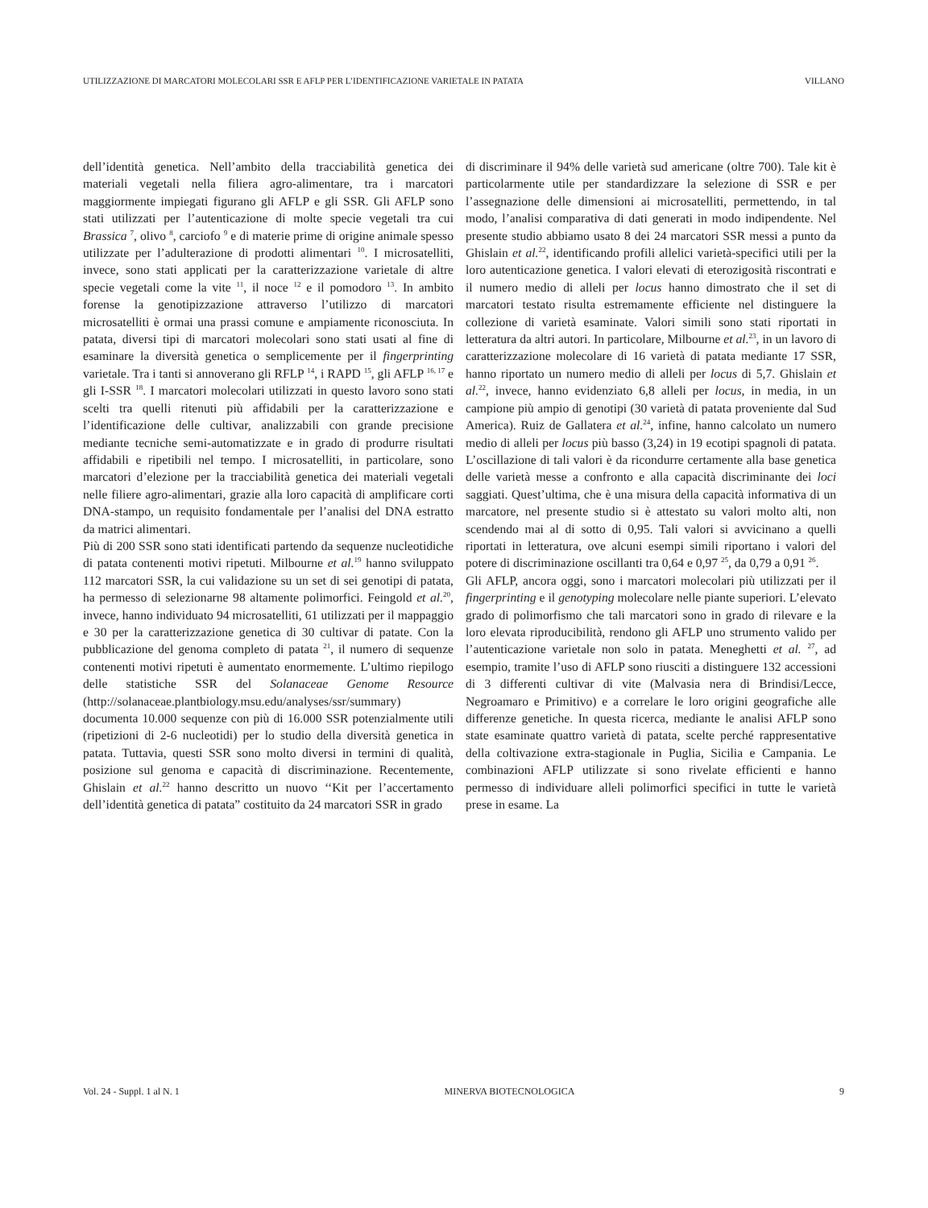UTILIZZAZIONE DI MARCATORI MOLECOLARI SSR E AFLP PER L’IDENTIFICAZIONE VARIETALE IN PATATA VILLANO
dell’identità genetica. Nell’ambito della tracciabilità genetica dei materiali vegetali nella filiera agro-alimentare, tra i marcatori maggiormente impiegati figurano gli AFLP e gli SSR. Gli AFLP sono stati utilizzati per l’autenticazione di molte specie vegetali tra cui Brassica <sup>7</sup>, olivo <sup>8</sup>, carciofo <sup>9</sup> e di materie prime di origine animale spesso utilizzate per l’adulterazione di prodotti alimentari <sup>10</sup>. I microsatelliti, invece, sono stati applicati per la caratterizzazione varietale di altre specie vegetali come la vite <sup>11</sup>, il noce <sup>12</sup> e il pomodoro <sup>13</sup>. In ambito forense la genotipizzazione attraverso l’utilizzo di marcatori microsatelliti è ormai una prassi comune e ampiamente riconosciuta. In patata, diversi tipi di marcatori molecolari sono stati usati al fine di esaminare la diversità genetica o semplicemente per il fingerprinting varietale. Tra i tanti si annoverano gli RFLP <sup>14</sup>, i RAPD <sup>15</sup>, gli AFLP <sup>16, 17</sup> e gli I-SSR <sup>18</sup>. I marcatori molecolari utilizzati in questo lavoro sono stati scelti tra quelli ritenuti più affidabili per la caratterizzazione e l’identificazione delle cultivar, analizzabili con grande precisione mediante tecniche semi-automatizzate e in grado di produrre risultati affidabili e ripetibili nel tempo. I microsatelliti, in particolare, sono marcatori d’elezione per la tracciabilità genetica dei materiali vegetali nelle filiere agro-alimentari, grazie alla loro capacità di amplificare corti DNA-stampo, un requisito fondamentale per l’analisi del DNA estratto da matrici alimentari.
Più di 200 SSR sono stati identificati partendo da sequenze nucleotidiche di patata contenenti motivi ripetuti. Milbourne et al.<sup>19</sup> hanno sviluppato 112 marcatori SSR, la cui validazione su un set di sei genotipi di patata, ha permesso di selezionarne 98 altamente polimorfici. Feingold et al.<sup>20</sup>, invece, hanno individuato 94 microsatelliti, 61 utilizzati per il mappaggio e 30 per la caratterizzazione genetica di 30 cultivar di patate. Con la pubblicazione del genoma completo di patata <sup>21</sup>, il numero di sequenze contenenti motivi ripetuti è aumentato enormemente. L’ultimo riepilogo delle statistiche SSR del Solanaceae Genome Resource (http://solanaceae.plantbiology.msu.edu/analyses/ssr/summary) documenta 10.000 sequenze con più di 16.000 SSR potenzialmente utili (ripetizioni di 2-6 nucleotidi) per lo studio della diversità genetica in patata. Tuttavia, questi SSR sono molto diversi in termini di qualità, posizione sul genoma e capacità di discriminazione. Recentemente, Ghislain et al.<sup>22</sup> hanno descritto un nuovo ‘‘Kit per l’accertamento dell’identità genetica di patata” costituito da 24 marcatori SSR in grado
di discriminare il 94% delle varietà sud americane (oltre 700). Tale kit è particolarmente utile per standardizzare la selezione di SSR e per l’assegnazione delle dimensioni ai microsatelliti, permettendo, in tal modo, l’analisi comparativa di dati generati in modo indipendente. Nel presente studio abbiamo usato 8 dei 24 marcatori SSR messi a punto da Ghislain et al.<sup>22</sup>, identificando profili allelici varietà-specifici utili per la loro autenticazione genetica. I valori elevati di eterozigosità riscontrati e il numero medio di alleli per locus hanno dimostrato che il set di marcatori testato risulta estremamente efficiente nel distinguere la collezione di varietà esaminate. Valori simili sono stati riportati in letteratura da altri autori. In particolare, Milbourne et al.<sup>23</sup>, in un lavoro di caratterizzazione molecolare di 16 varietà di patata mediante 17 SSR, hanno riportato un numero medio di alleli per locus di 5,7. Ghislain et al.<sup>22</sup>, invece, hanno evidenziato 6,8 alleli per locus, in media, in un campione più ampio di genotipi (30 varietà di patata proveniente dal Sud America). Ruiz de Gallatera et al.<sup>24</sup>, infine, hanno calcolato un numero medio di alleli per locus più basso (3,24) in 19 ecotipi spagnoli di patata. L’oscillazione di tali valori è da ricondurre certamente alla base genetica delle varietà messe a confronto e alla capacità discriminante dei loci saggiati. Quest’ultima, che è una misura della capacità informativa di un marcatore, nel presente studio si è attestato su valori molto alti, non scendendo mai al di sotto di 0,95. Tali valori si avvicinano a quelli riportati in letteratura, ove alcuni esempi simili riportano i valori del potere di discriminazione oscillanti tra 0,64 e 0,97 <sup>25</sup>, da 0,79 a 0,91 <sup>26</sup>.
Gli AFLP, ancora oggi, sono i marcatori molecolari più utilizzati per il fingerprinting e il genotyping molecolare nelle piante superiori. L’elevato grado di polimorfismo che tali marcatori sono in grado di rilevare e la loro elevata riproducibilità, rendono gli AFLP uno strumento valido per l’autenticazione varietale non solo in patata. Meneghetti et al. <sup>27</sup>, ad esempio, tramite l’uso di AFLP sono riusciti a distinguere 132 accessioni di 3 differenti cultivar di vite (Malvasia nera di Brindisi/Lecce, Negroamaro e Primitivo) e a correlare le loro origini geografiche alle differenze genetiche. In questa ricerca, mediante le analisi AFLP sono state esaminate quattro varietà di patata, scelte perché rappresentative della coltivazione extra-stagionale in Puglia, Sicilia e Campania. Le combinazioni AFLP utilizzate si sono rivelate efficienti e hanno permesso di individuare alleli polimorfici specifici in tutte le varietà prese in esame. La
Vol. 24 - Suppl. 1 al N. 1 MINERVA BIOTECNOLOGICA 9